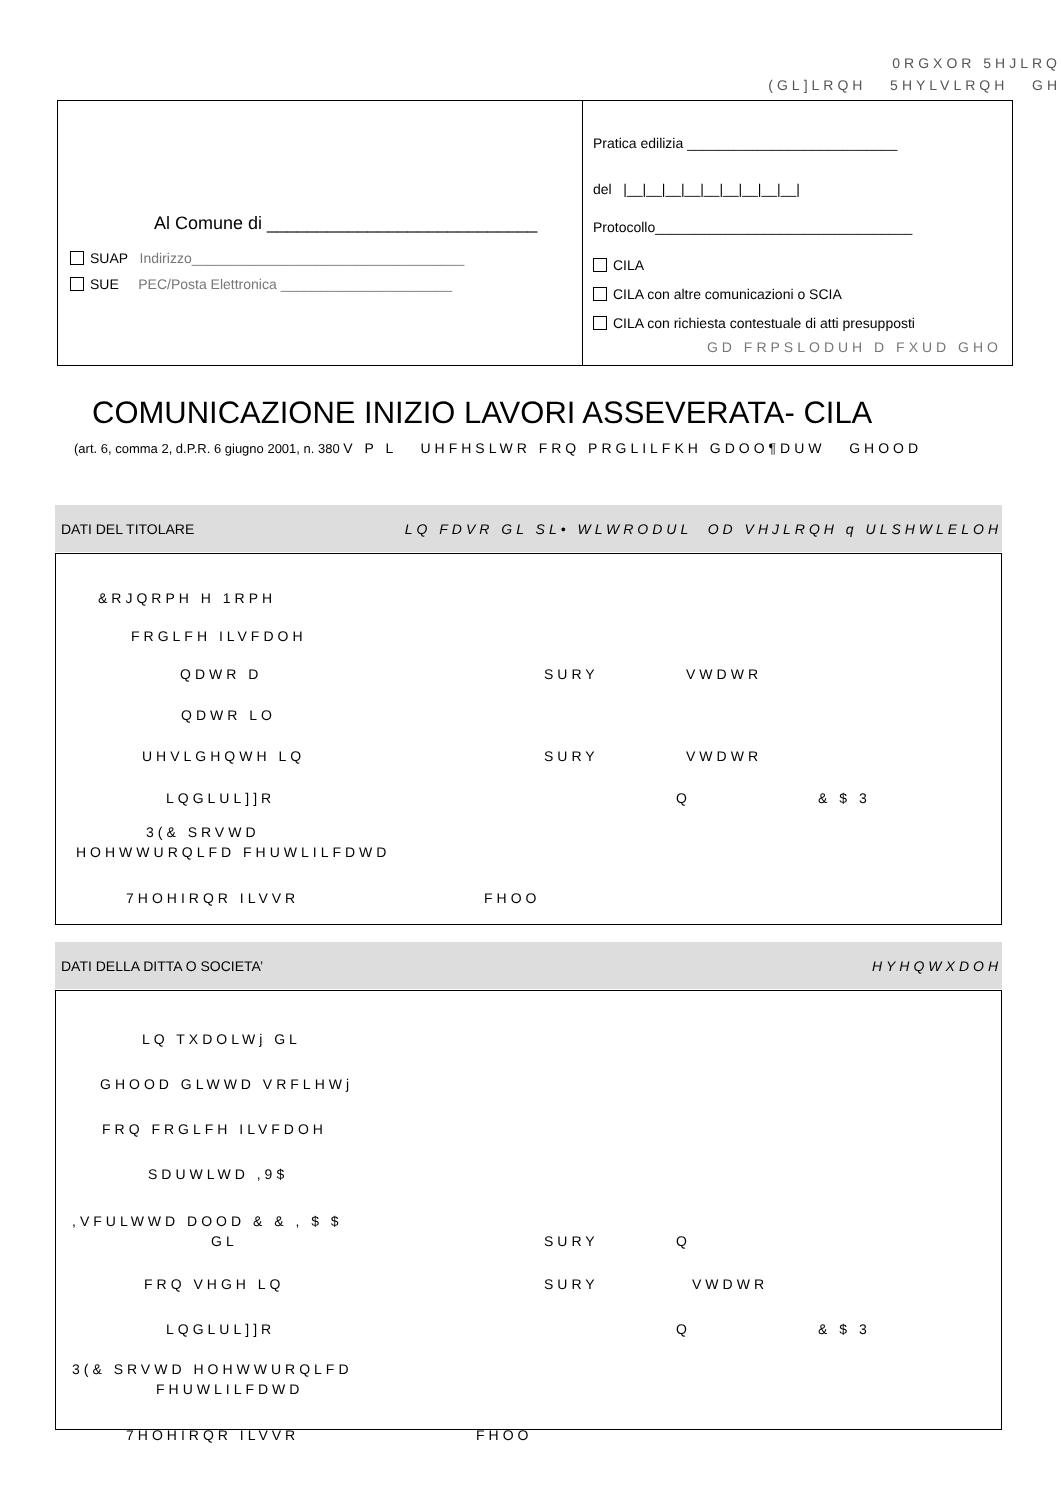0RGXOR 5HJLRQ
(GL]LRQH 5HYLVLRQH GH
Al Comune di ___________________________
SUAP Indirizzo___________________________________
SUE PEC/Posta Elettronica ______________________
Pratica edilizia ___________________________
del |__|__|__|__|__|__|__|__|__|
Protocollo_________________________________
CILA
CILA con altre comunicazioni o SCIA
CILA con richiesta contestuale di atti presupposti
GD FRPSLODUH D FXUD GHO
COMUNICAZIONE INIZIO LAVORI ASSEVERATA- CILA
(art. 6, comma 2, d.P.R. 6 giugno 2001, n. 380 V P L UHFHSLWR FRQ PRGLILFKH GDOO¶DUW GHOOD
DATI DEL TITOLARE LQ FDVR GL SL• WLWRODUL OD VHJLRQH q ULSHWLELOH
&RJQRPH H 1RPH
FRGLFH ILVFDOH
QDWR D SURY VWDWR
QDWR LO
UHVLGHQWH LQ SURY VWDWR
LQGLUL]]R Q & $ 3
3(& SRVWD
HOHWWURQLFD FHUWLILFDWD
7HOHIRQR ILVVR FHOO
DATI DELLA DITTA O SOCIETA’ HYHQWXDOH
LQ TXDOLWj GL
GHOOD GLWWD VRFLHWj
FRQ FRGLFH ILVFDOH
SDUWLWD ,9$
,VFULWWD DOOD & & , $ $
GL SURY Q
FRQ VHGH LQ SURY VWDWR
LQGLUL]]R Q & $ 3
3(& SRVWD HOHWWURQLFD
FHUWLILFDWD
7HOHIRQR ILVVR FHOO